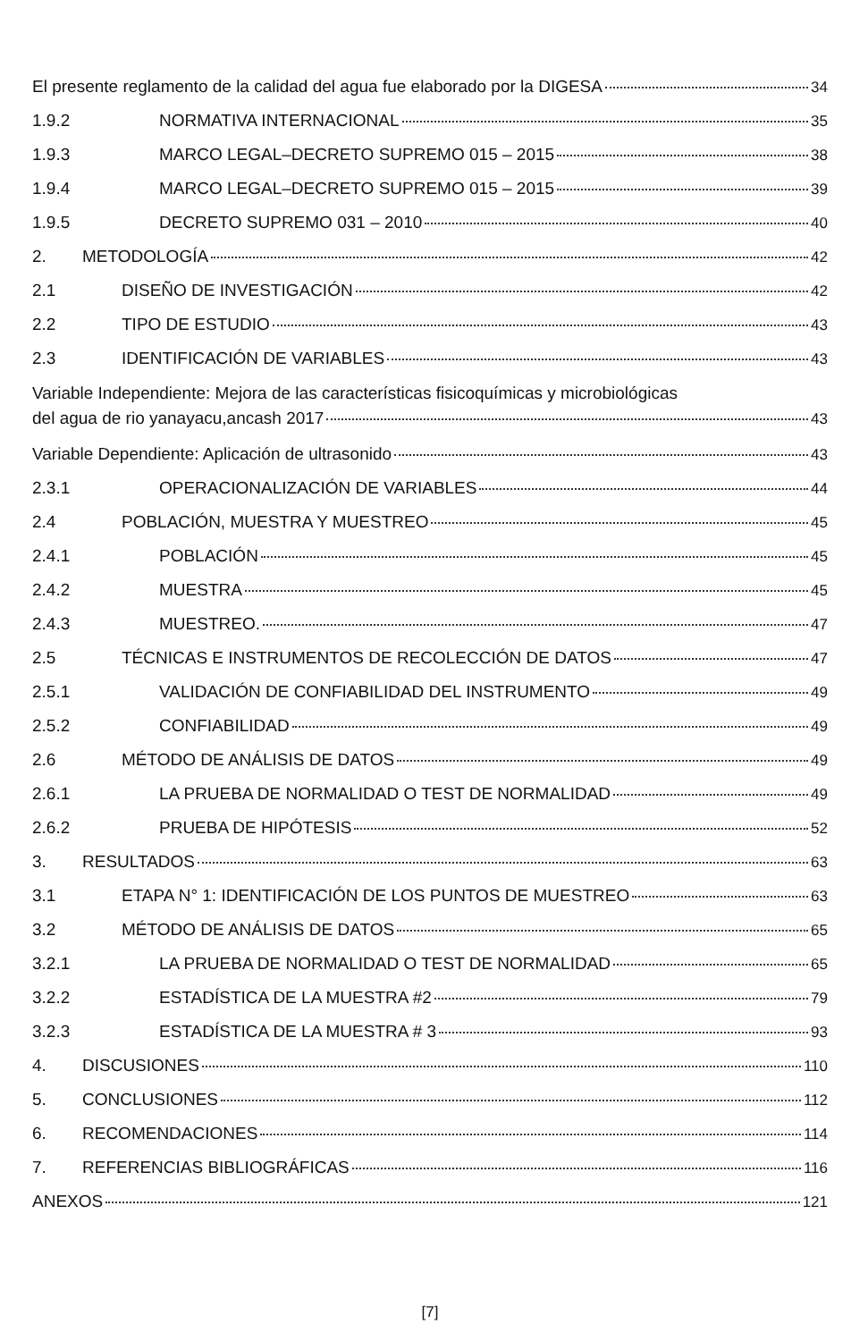El presente reglamento de la calidad del agua fue elaborado por la DIGESA 34
1.9.2 NORMATIVA INTERNACIONAL 35
1.9.3 MARCO LEGAL–DECRETO SUPREMO 015 – 2015 38
1.9.4 MARCO LEGAL–DECRETO SUPREMO 015 – 2015 39
1.9.5 DECRETO SUPREMO 031 – 2010 40
2. METODOLOGÍA 42
2.1 DISEÑO DE INVESTIGACIÓN 42
2.2 TIPO DE ESTUDIO 43
2.3 IDENTIFICACIÓN DE VARIABLES 43
Variable Independiente: Mejora de las características fisicoquímicas y microbiológicas
del agua de rio yanayacu,ancash 2017 43
Variable Dependiente: Aplicación de ultrasonido 43
2.3.1 OPERACIONALIZACIÓN DE VARIABLES 44
2.4 POBLACIÓN, MUESTRA Y MUESTREO 45
2.4.1 POBLACIÓN 45
2.4.2 MUESTRA 45
2.4.3 MUESTREO. 47
2.5 TÉCNICAS E INSTRUMENTOS DE RECOLECCIÓN DE DATOS 47
2.5.1 VALIDACIÓN DE CONFIABILIDAD DEL INSTRUMENTO 49
2.5.2 CONFIABILIDAD 49
2.6 MÉTODO DE ANÁLISIS DE DATOS 49
2.6.1 LA PRUEBA DE NORMALIDAD O TEST DE NORMALIDAD 49
2.6.2 PRUEBA DE HIPÓTESIS 52
3. RESULTADOS 63
3.1 ETAPA N° 1: IDENTIFICACIÓN DE LOS PUNTOS DE MUESTREO 63
3.2 MÉTODO DE ANÁLISIS DE DATOS 65
3.2.1 LA PRUEBA DE NORMALIDAD O TEST DE NORMALIDAD 65
3.2.2 ESTADÍSTICA DE LA MUESTRA #2 79
3.2.3 ESTADÍSTICA DE LA MUESTRA # 3 93
4. DISCUSIONES 110
5. CONCLUSIONES 112
6. RECOMENDACIONES 114
7. REFERENCIAS BIBLIOGRÁFICAS 116
ANEXOS 121
[7]